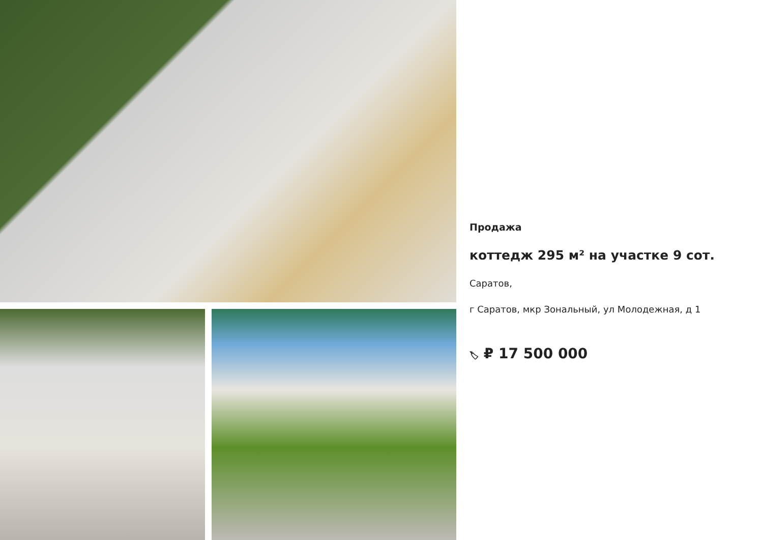Продажа
коттедж 295 м² на участке 9 сот.
Саратов,
г Саратов, мкр Зональный, ул Молодежная, д 1
🏷 ₽ 17 500 000